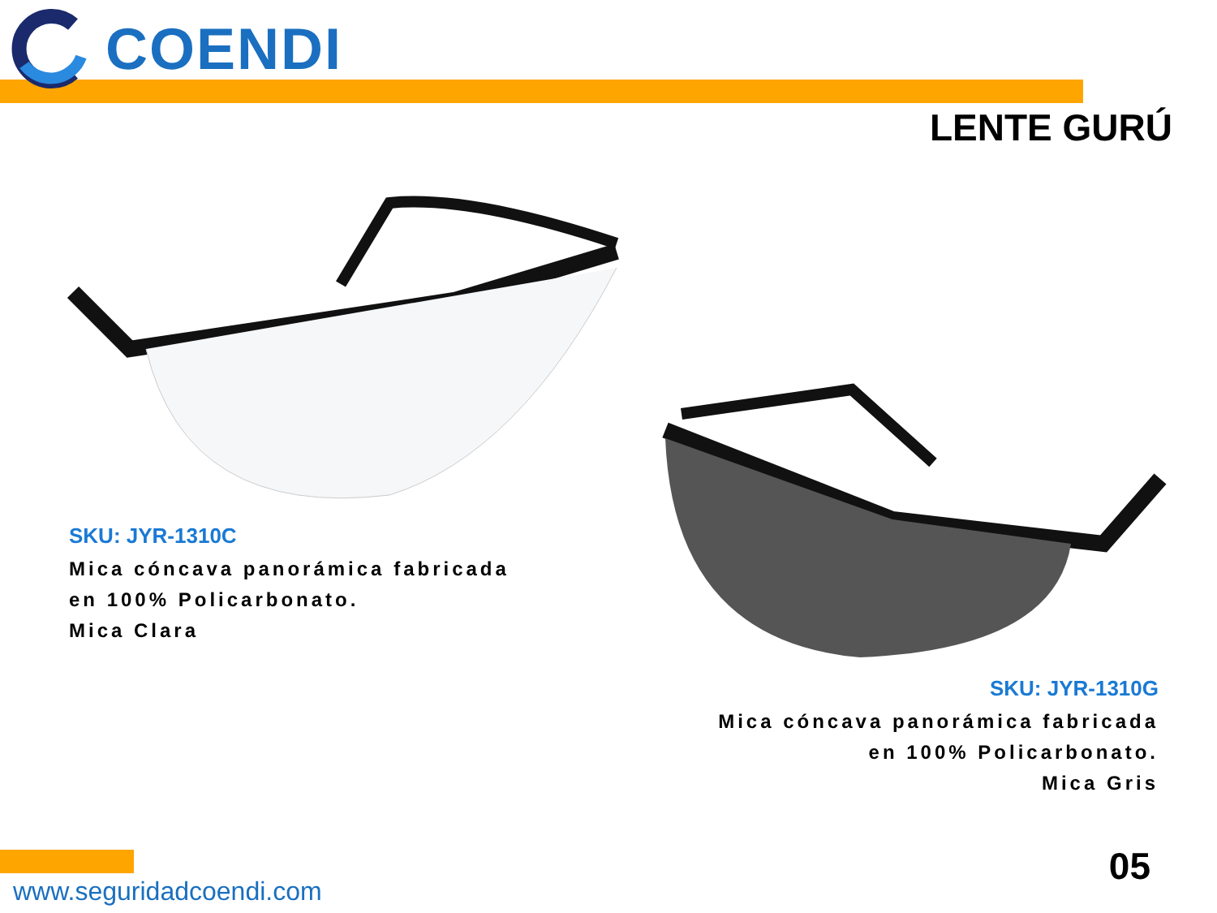COENDI
LENTE GURÚ
SKU: JYR-1310C
Mica cóncava panorámica fabricada
en 100% Policarbonato.
Mica Clara
SKU: JYR-1310G
Mica cóncava panorámica fabricada
en 100% Policarbonato.
Mica Gris
www.seguridadcoendi.com
05